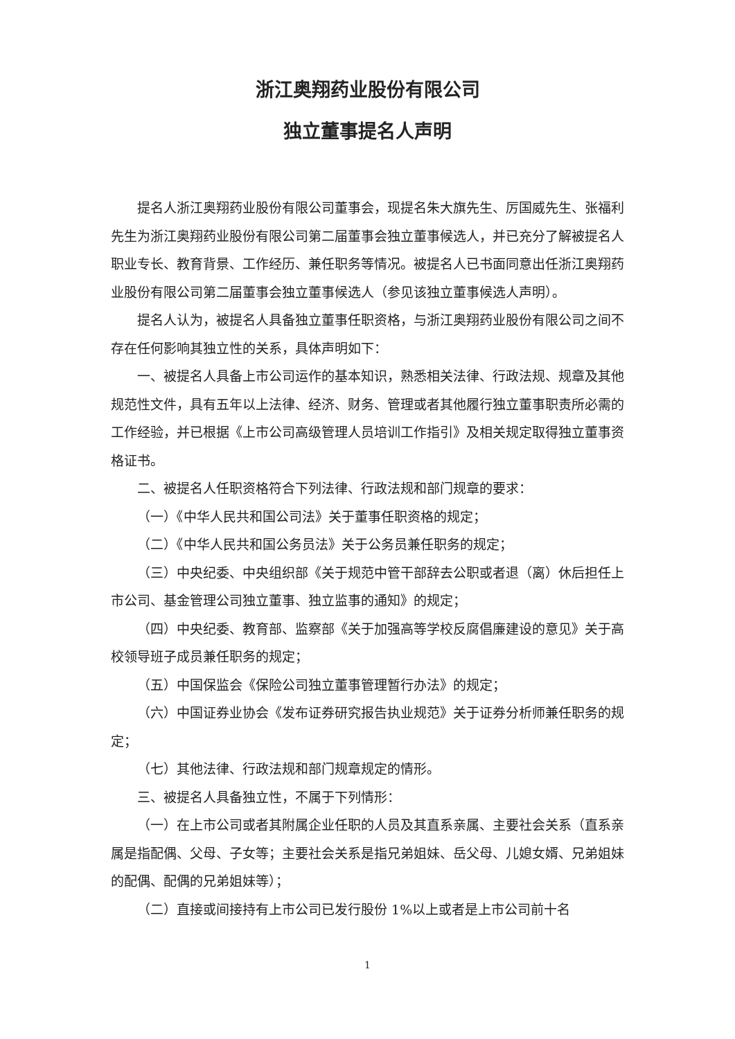浙江奥翔药业股份有限公司
独立董事提名人声明
提名人浙江奥翔药业股份有限公司董事会，现提名朱大旗先生、厉国威先生、张福利先生为浙江奥翔药业股份有限公司第二届董事会独立董事候选人，并已充分了解被提名人职业专长、教育背景、工作经历、兼任职务等情况。被提名人已书面同意出任浙江奥翔药业股份有限公司第二届董事会独立董事候选人（参见该独立董事候选人声明）。
提名人认为，被提名人具备独立董事任职资格，与浙江奥翔药业股份有限公司之间不存在任何影响其独立性的关系，具体声明如下：
一、被提名人具备上市公司运作的基本知识，熟悉相关法律、行政法规、规章及其他规范性文件，具有五年以上法律、经济、财务、管理或者其他履行独立董事职责所必需的工作经验，并已根据《上市公司高级管理人员培训工作指引》及相关规定取得独立董事资格证书。
二、被提名人任职资格符合下列法律、行政法规和部门规章的要求：
（一）《中华人民共和国公司法》关于董事任职资格的规定；
（二）《中华人民共和国公务员法》关于公务员兼任职务的规定；
（三）中央纪委、中央组织部《关于规范中管干部辞去公职或者退（离）休后担任上市公司、基金管理公司独立董事、独立监事的通知》的规定；
（四）中央纪委、教育部、监察部《关于加强高等学校反腐倡廉建设的意见》关于高校领导班子成员兼任职务的规定；
（五）中国保监会《保险公司独立董事管理暂行办法》的规定；
（六）中国证券业协会《发布证券研究报告执业规范》关于证券分析师兼任职务的规定；
（七）其他法律、行政法规和部门规章规定的情形。
三、被提名人具备独立性，不属于下列情形：
（一）在上市公司或者其附属企业任职的人员及其直系亲属、主要社会关系（直系亲属是指配偶、父母、子女等；主要社会关系是指兄弟姐妹、岳父母、儿媳女婿、兄弟姐妹的配偶、配偶的兄弟姐妹等）；
（二）直接或间接持有上市公司已发行股份 1%以上或者是上市公司前十名
1